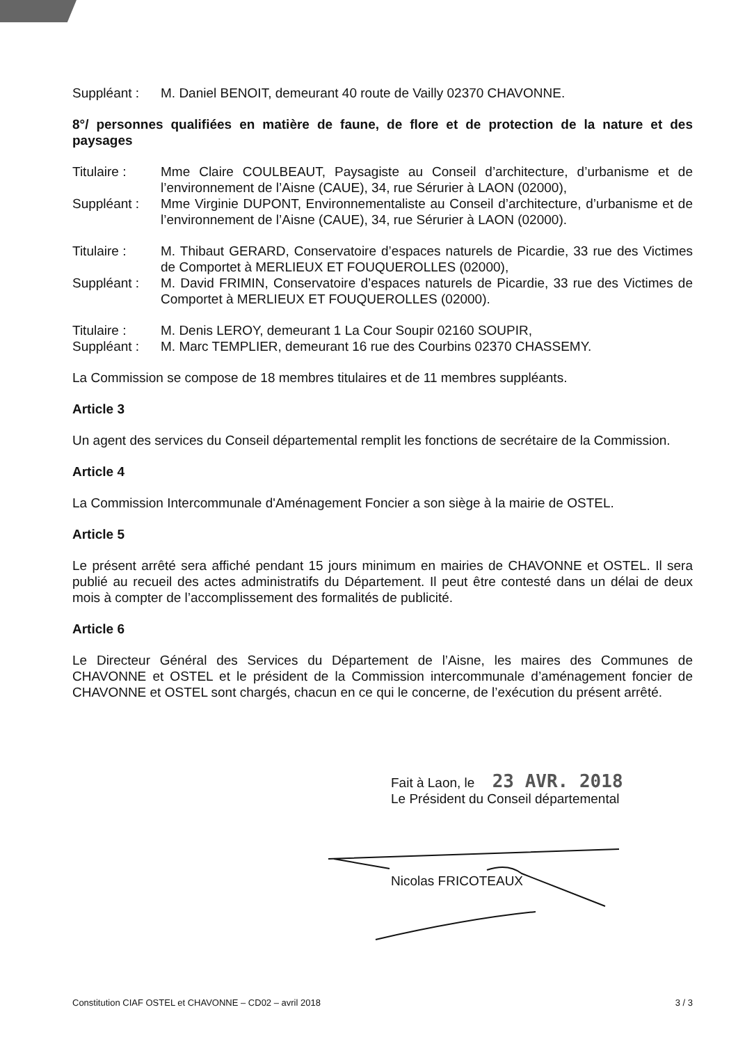Suppléant : M. Daniel BENOIT, demeurant 40 route de Vailly 02370 CHAVONNE.
8°/ personnes qualifiées en matière de faune, de flore et de protection de la nature et des paysages
Titulaire : Mme Claire COULBEAUT, Paysagiste au Conseil d’architecture, d’urbanisme et de l’environnement de l’Aisne (CAUE), 34, rue Sérurier à LAON (02000),
Suppléant : Mme Virginie DUPONT, Environnementaliste au Conseil d’architecture, d’urbanisme et de l’environnement de l’Aisne (CAUE), 34, rue Sérurier à LAON (02000).
Titulaire : M. Thibaut GERARD, Conservatoire d’espaces naturels de Picardie, 33 rue des Victimes de Comportet à MERLIEUX ET FOUQUEROLLES (02000),
Suppléant : M. David FRIMIN, Conservatoire d’espaces naturels de Picardie, 33 rue des Victimes de Comportet à MERLIEUX ET FOUQUEROLLES (02000).
Titulaire : M. Denis LEROY, demeurant 1 La Cour Soupir 02160 SOUPIR,
Suppléant : M. Marc TEMPLIER, demeurant 16 rue des Courbins 02370 CHASSEMY.
La Commission se compose de 18 membres titulaires et de 11 membres suppléants.
Article 3
Un agent des services du Conseil départemental remplit les fonctions de secrétaire de la Commission.
Article 4
La Commission Intercommunale d'Aménagement Foncier a son siège à la mairie de OSTEL.
Article 5
Le présent arrêté sera affiché pendant 15 jours minimum en mairies de CHAVONNE et OSTEL. Il sera publié au recueil des actes administratifs du Département. Il peut être contesté dans un délai de deux mois à compter de l’accomplissement des formalités de publicité.
Article 6
Le Directeur Général des Services du Département de l’Aisne, les maires des Communes de CHAVONNE et OSTEL et le président de la Commission intercommunale d’aménagement foncier de CHAVONNE et OSTEL sont chargés, chacun en ce qui le concerne, de l’exécution du présent arrêté.
Fait à Laon, le 23 AVR. 2018
Le Président du Conseil départemental
Nicolas FRICOTEAUX
Constitution CIAF OSTEL et CHAVONNE – CD02 – avril 2018 3 / 3